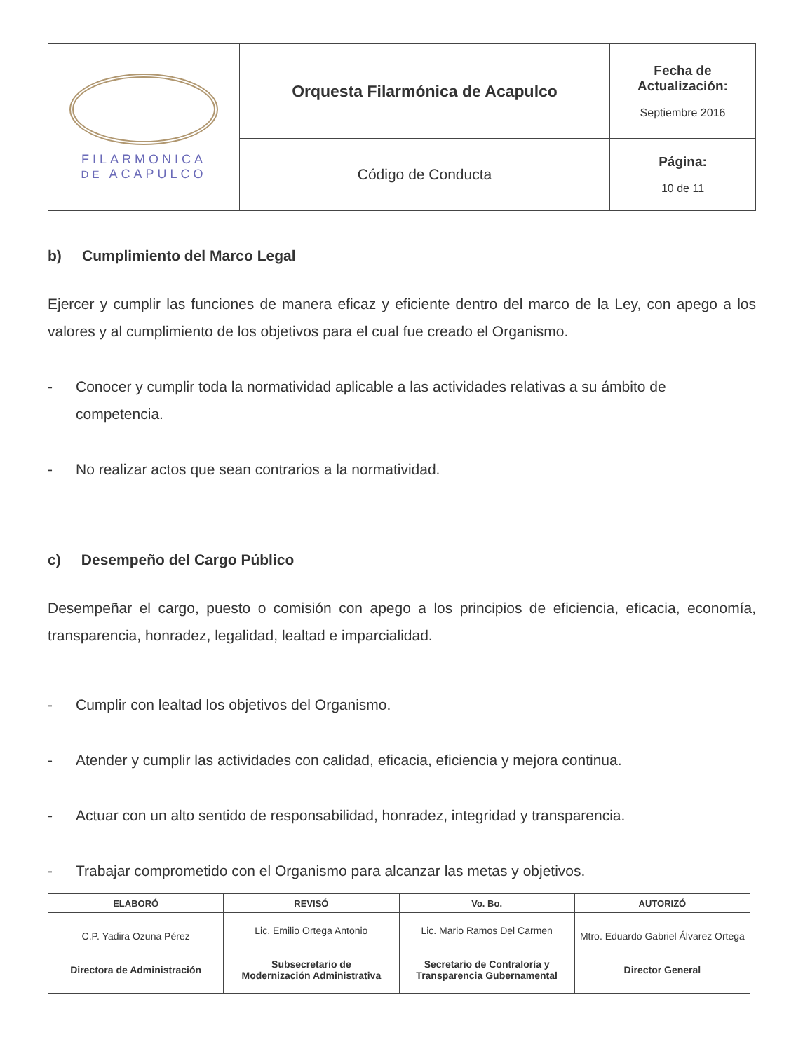| FILARMONICA DE ACAPULCO | Orquesta Filarmónica de Acapulco | Fecha de Actualización: Septiembre 2016 |
| | Código de Conducta | Página: 10 de 11 |
b) Cumplimiento del Marco Legal
Ejercer y cumplir las funciones de manera eficaz y eficiente dentro del marco de la Ley, con apego a los valores y al cumplimiento de los objetivos para el cual fue creado el Organismo.
- Conocer y cumplir toda la normatividad aplicable a las actividades relativas a su ámbito de competencia.
- No realizar actos que sean contrarios a la normatividad.
c) Desempeño del Cargo Público
Desempeñar el cargo, puesto o comisión con apego a los principios de eficiencia, eficacia, economía, transparencia, honradez, legalidad, lealtad e imparcialidad.
- Cumplir con lealtad los objetivos del Organismo.
- Atender y cumplir las actividades con calidad, eficacia, eficiencia y mejora continua.
- Actuar con un alto sentido de responsabilidad, honradez, integridad y transparencia.
- Trabajar comprometido con el Organismo para alcanzar las metas y objetivos.
| ELABORÓ | REVISÓ | Vo. Bo. | AUTORIZÓ |
| --- | --- | --- | --- |
| C.P. Yadira Ozuna Pérez Directora de Administración | Lic. Emilio Ortega Antonio Subsecretario de Modernización Administrativa | Lic. Mario Ramos Del Carmen Secretario de Contraloría y Transparencia Gubernamental | Mtro. Eduardo Gabriel Álvarez Ortega Director General |